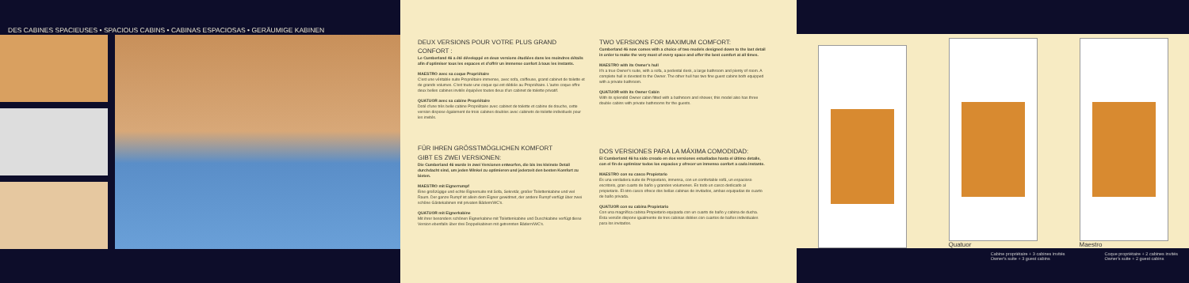DES CABINES SPACIEUSES • SPACIOUS CABINS • CABINAS ESPACIOSAS • GERÄUMIGE KABINEN
DEUX VERSIONS POUR VOTRE PLUS GRAND CONFORT :
Le Cumberland 46 a été développé en deux versions étudiées dans les moindres détails afin d'optimiser tous les espaces et d'offrir un immense confort à tous les instants.
MAESTRO avec sa coque Propriétaire
C'est une véritable suite Propriétaire immense, avec sofa, coiffeuse, grand cabinet de toilette et de grands volumes. C'est toute une coque qui est dédiée au Propriétaire. L'autre coque offre deux belles cabines invités équipées toutes deux d'un cabinet de toilette privatif.
QUATUOR avec sa cabine Propriétaire
Doté d'une très belle cabine Propriétaire avec cabinet de toilette et cabine de douche, cette version dispose également de trois cabines doubles avec cabinets de toilette individuels pour les invités.
FÜR IHREN GRÖSSTMÖGLICHEN KOMFORT
GIBT ES ZWEI VERSIONEN:
Die Cumberland 46 wurde in zwei Versionen entworfen, die bis ins kleinste Detail durchdacht sind, um jeden Winkel zu optimieren und jederzeit den besten Komfort zu bieten.
MAESTRO mit Eignerrumpf
Eine großzügige und echte Eignersuite mit Sofa, Sekretär, großer Toilettenkabine und viel Raum. Der ganze Rumpf ist allein dem Eigner gewidmet, der andere Rumpf verfügt über zwei schöne Gästekabinen mit privaten Bädern/WC's.
QUATUOR mit Eignerkabine
Mit ihrer besonders schönen Eignerkabine mit Toilettenkabine und Duschkabine verfügt diese Version ebenfalls über drei Doppelkabinen mit getrennten Bädern/WC's.
TWO VERSIONS FOR MAXIMUM COMFORT:
Cumberland 46 now comes with a choice of two models designed down to the last detail in order to make the very most of every space and offer the best comfort at all times.
MAESTRO with its Owner's hull
It's a true Owner's suite, with a sofa, a pedestal desk, a large bathroom and plenty of room. A complete hull is devoted to the Owner. The other hull has two fine guest cabins both equipped with a private bathroom.
QUATUOR with its Owner Cabin
With its splendid Owner cabin fitted with a bathroom and shower, this model also has three double cabins with private bathrooms for the guests.
DOS VERSIONES PARA LA MÁXIMA COMODIDAD:
El Cumberland 46 ha sido creado en dos versiones estudiadas hasta el último detalle, con el fin de optimizar todos los espacios y ofrecer un inmenso confort a cada instante.
MAESTRO con su casco Propietario
Es una verdadera suite de Propietario, inmensa, con un confortable sofá, un espacioso escritorio, gran cuarto de baño y grandes volumenes. Es todo un casco dedicado al propietario. El otro casco ofrece dos bellas cabinas de invitados, ambas equipadas de cuarto de baño privada.
QUATUOR con su cabina Propietario
Con una magnífica cabina Propietario equipada con un cuarto de baño y cabina de ducha. Esta versión dispone igualmente de tres cabinas dobles con cuartos de baños individuales para los invitados.
Quatuor
Maestro
Cabine propriétaire + 3 cabines invités
Owner's suite + 3 guest cabins Coque propriétaire + 2 cabines invités
Owner's suite + 2 guest cabins